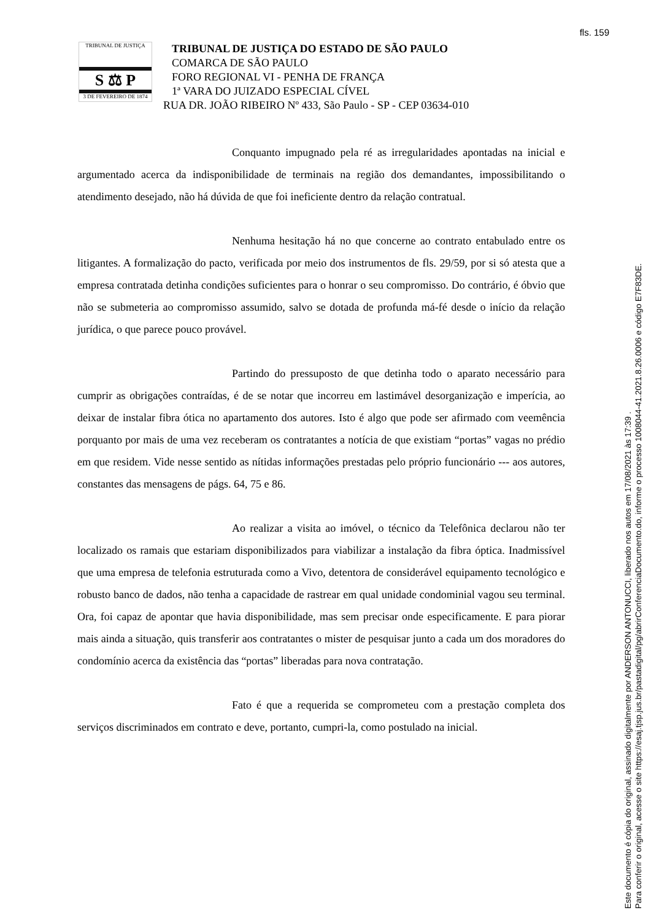fls. 159
TRIBUNAL DE JUSTIÇA
S ⚖ P
3 DE FEVEREIRO DE 1874
TRIBUNAL DE JUSTIÇA DO ESTADO DE SÃO PAULO
COMARCA DE SÃO PAULO
FORO REGIONAL VI - PENHA DE FRANÇA
1ª VARA DO JUIZADO ESPECIAL CÍVEL
RUA DR. JOÃO RIBEIRO Nº 433, São Paulo - SP - CEP 03634-010
Conquanto impugnado pela ré as irregularidades apontadas na inicial e argumentado acerca da indisponibilidade de terminais na região dos demandantes, impossibilitando o atendimento desejado, não há dúvida de que foi ineficiente dentro da relação contratual.
Nenhuma hesitação há no que concerne ao contrato entabulado entre os litigantes. A formalização do pacto, verificada por meio dos instrumentos de fls. 29/59, por si só atesta que a empresa contratada detinha condições suficientes para o honrar o seu compromisso. Do contrário, é óbvio que não se submeteria ao compromisso assumido, salvo se dotada de profunda má-fé desde o início da relação jurídica, o que parece pouco provável.
Partindo do pressuposto de que detinha todo o aparato necessário para cumprir as obrigações contraídas, é de se notar que incorreu em lastimável desorganização e imperícia, ao deixar de instalar fibra ótica no apartamento dos autores. Isto é algo que pode ser afirmado com veemência porquanto por mais de uma vez receberam os contratantes a notícia de que existiam “portas” vagas no prédio em que residem. Vide nesse sentido as nítidas informações prestadas pelo próprio funcionário --- aos autores, constantes das mensagens de págs. 64, 75 e 86.
Ao realizar a visita ao imóvel, o técnico da Telefônica declarou não ter localizado os ramais que estariam disponibilizados para viabilizar a instalação da fibra óptica. Inadmissível que uma empresa de telefonia estruturada como a Vivo, detentora de considerável equipamento tecnológico e robusto banco de dados, não tenha a capacidade de rastrear em qual unidade condominial vagou seu terminal. Ora, foi capaz de apontar que havia disponibilidade, mas sem precisar onde especificamente. E para piorar mais ainda a situação, quis transferir aos contratantes o mister de pesquisar junto a cada um dos moradores do condomínio acerca da existência das “portas” liberadas para nova contratação.
Fato é que a requerida se comprometeu com a prestação completa dos serviços discriminados em contrato e deve, portanto, cumpri-la, como postulado na inicial.
Este documento é cópia do original, assinado digitalmente por ANDERSON ANTONUCCI, liberado nos autos em 17/08/2021 às 17:39 .
Para conferir o original, acesse o site https://esaj.tjsp.jus.br/pastadigital/pg/abrirConferenciaDocumento.do, informe o processo 1008044-41.2021.8.26.0006 e código E7F83DE.